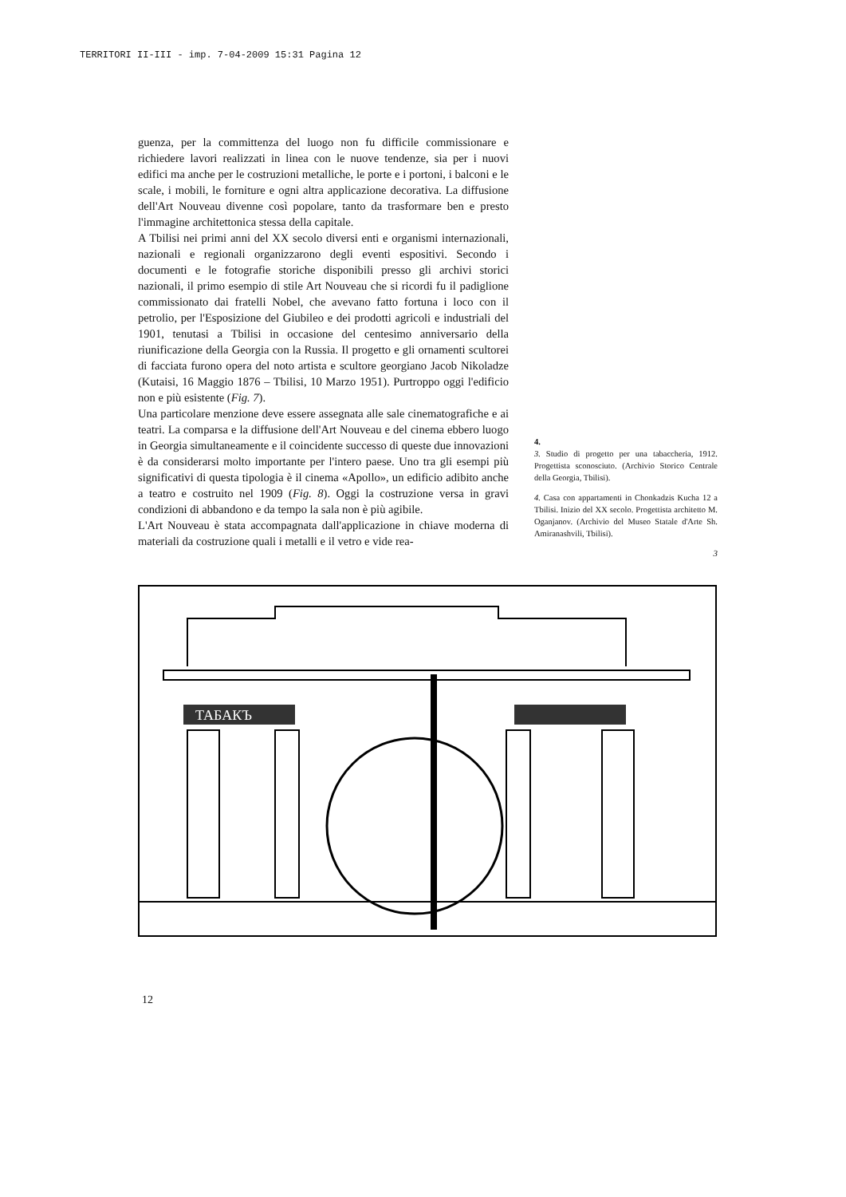TERRITORI II-III - imp. 7-04-2009 15:31 Pagina 12
guenza, per la committenza del luogo non fu difficile commissionare e richiedere lavori realizzati in linea con le nuove tendenze, sia per i nuovi edifici ma anche per le costruzioni metalliche, le porte e i portoni, i balconi e le scale, i mobili, le forniture e ogni altra applicazione decorativa. La diffusione dell'Art Nouveau divenne così popolare, tanto da trasformare ben e presto l'immagine architettonica stessa della capitale.
A Tbilisi nei primi anni del XX secolo diversi enti e organismi internazionali, nazionali e regionali organizzarono degli eventi espositivi. Secondo i documenti e le fotografie storiche disponibili presso gli archivi storici nazionali, il primo esempio di stile Art Nouveau che si ricordi fu il padiglione commissionato dai fratelli Nobel, che avevano fatto fortuna i loco con il petrolio, per l'Esposizione del Giubileo e dei prodotti agricoli e industriali del 1901, tenutasi a Tbilisi in occasione del centesimo anniversario della riunificazione della Georgia con la Russia. Il progetto e gli ornamenti scultorei di facciata furono opera del noto artista e scultore georgiano Jacob Nikoladze (Kutaisi, 16 Maggio 1876 – Tbilisi, 10 Marzo 1951). Purtroppo oggi l'edificio non e più esistente (Fig. 7).
Una particolare menzione deve essere assegnata alle sale cinematografiche e ai teatri. La comparsa e la diffusione dell'Art Nouveau e del cinema ebbero luogo in Georgia simultaneamente e il coincidente successo di queste due innovazioni è da considerarsi molto importante per l'intero paese. Uno tra gli esempi più significativi di questa tipologia è il cinema «Apollo», un edificio adibito anche a teatro e costruito nel 1909 (Fig. 8). Oggi la costruzione versa in gravi condizioni di abbandono e da tempo la sala non è più agibile.
L'Art Nouveau è stata accompagnata dall'applicazione in chiave moderna di materiali da costruzione quali i metalli e il vetro e vide rea-
4.
3. Studio di progetto per una tabaccheria, 1912. Progettista sconosciuto. (Archivio Storico Centrale della Georgia, Tbilisi).
4. Casa con appartamenti in Chonkadzis Kucha 12 a Tbilisi. Inizio del XX secolo. Progettista architetto M. Oganjanov. (Archivio del Museo Statale d'Arte Sh. Amiranashvili, Tbilisi).
3
ТАБАКЪ
12